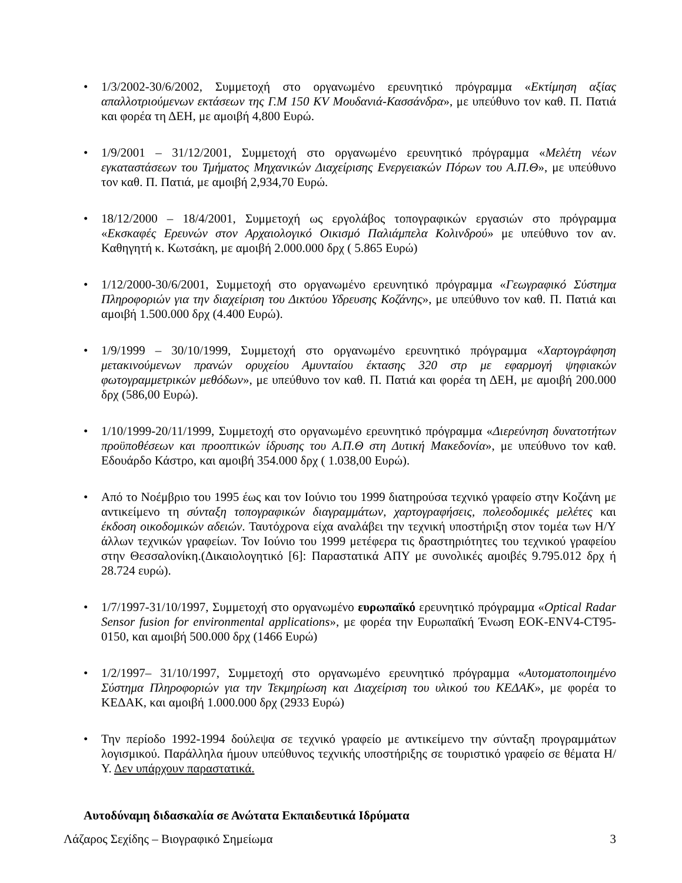• 1/3/2002-30/6/2002, Συμμετοχή στο οργανωμένο ερευνητικό πρόγραμμα «Εκτίμηση αξίας απαλλοτριούμενων εκτάσεων της Γ.Μ 150 KV Μουδανιά-Κασσάνδρα», με υπεύθυνο τον καθ. Π. Πατιά και φορέα τη ΔΕΗ, με αμοιβή 4,800 Ευρώ.
• 1/9/2001 – 31/12/2001, Συμμετοχή στο οργανωμένο ερευνητικό πρόγραμμα «Μελέτη νέων εγκαταστάσεων του Τμήματος Μηχανικών Διαχείρισης Ενεργειακών Πόρων του Α.Π.Θ», με υπεύθυνο τον καθ. Π. Πατιά, με αμοιβή 2,934,70 Ευρώ.
• 18/12/2000 – 18/4/2001, Συμμετοχή ως εργολάβος τοπογραφικών εργασιών στο πρόγραμμα «Εκσκαφές Ερευνών στον Αρχαιολογικό Οικισμό Παλιάμπελα Κολινδρού» με υπεύθυνο τον αν. Καθηγητή κ. Κωτσάκη, με αμοιβή 2.000.000 δρχ ( 5.865 Ευρώ)
• 1/12/2000-30/6/2001, Συμμετοχή στο οργανωμένο ερευνητικό πρόγραμμα «Γεωγραφικό Σύστημα Πληροφοριών για την διαχείριση του Δικτύου Υδρευσης Κοζάνης», με υπεύθυνο τον καθ. Π. Πατιά και αμοιβή 1.500.000 δρχ (4.400 Ευρώ).
• 1/9/1999 – 30/10/1999, Συμμετοχή στο οργανωμένο ερευνητικό πρόγραμμα «Χαρτογράφηση μετακινούμενων πρανών ορυχείου Αμυνταίου έκτασης 320 στρ με εφαρμογή ψηφιακών φωτογραμμετρικών μεθόδων», με υπεύθυνο τον καθ. Π. Πατιά και φορέα τη ΔΕΗ, με αμοιβή 200.000 δρχ (586,00 Ευρώ).
• 1/10/1999-20/11/1999, Συμμετοχή στο οργανωμένο ερευνητικό πρόγραμμα «Διερεύνηση δυνατοτήτων προϋποθέσεων και προοπτικών ίδρυσης του Α.Π.Θ στη Δυτική Μακεδονία», με υπεύθυνο τον καθ. Εδουάρδο Κάστρο, και αμοιβή 354.000 δρχ ( 1.038,00 Ευρώ).
• Από το Νοέμβριο του 1995 έως και τον Ιούνιο του 1999 διατηρούσα τεχνικό γραφείο στην Κοζάνη με αντικείμενο τη σύνταξη τοπογραφικών διαγραμμάτων, χαρτογραφήσεις, πολεοδομικές μελέτες και έκδοση οικοδομικών αδειών. Ταυτόχρονα είχα αναλάβει την τεχνική υποστήριξη στον τομέα των Η/Υ άλλων τεχνικών γραφείων. Τον Ιούνιο του 1999 μετέφερα τις δραστηριότητες του τεχνικού γραφείου στην Θεσσαλονίκη.(Δικαιολογητικό [6]: Παραστατικά ΑΠΥ με συνολικές αμοιβές 9.795.012 δρχ ή 28.724 ευρώ).
• 1/7/1997-31/10/1997, Συμμετοχή στο οργανωμένο ευρωπαϊκό ερευνητικό πρόγραμμα «Optical Radar Sensor fusion for environmental applications», με φορέα την Ευρωπαϊκή Ένωση ΕΟΚ-ENV4-CT95-0150, και αμοιβή 500.000 δρχ (1466 Ευρώ)
• 1/2/1997– 31/10/1997, Συμμετοχή στο οργανωμένο ερευνητικό πρόγραμμα «Αυτοματοποιημένο Σύστημα Πληροφοριών για την Τεκμηρίωση και Διαχείριση του υλικού του ΚΕΔΑΚ», με φορέα το ΚΕΔΑΚ, και αμοιβή 1.000.000 δρχ (2933 Ευρώ)
• Την περίοδο 1992-1994 δούλεψα σε τεχνικό γραφείο με αντικείμενο την σύνταξη προγραμμάτων λογισμικού. Παράλληλα ήμουν υπεύθυνος τεχνικής υποστήριξης σε τουριστικό γραφείο σε θέματα Η/Υ. Δεν υπάρχουν παραστατικά.
Αυτοδύναμη διδασκαλία σε Ανώτατα Εκπαιδευτικά Ιδρύματα
Λάζαρος Σεχίδης – Βιογραφικό Σημείωμα 3